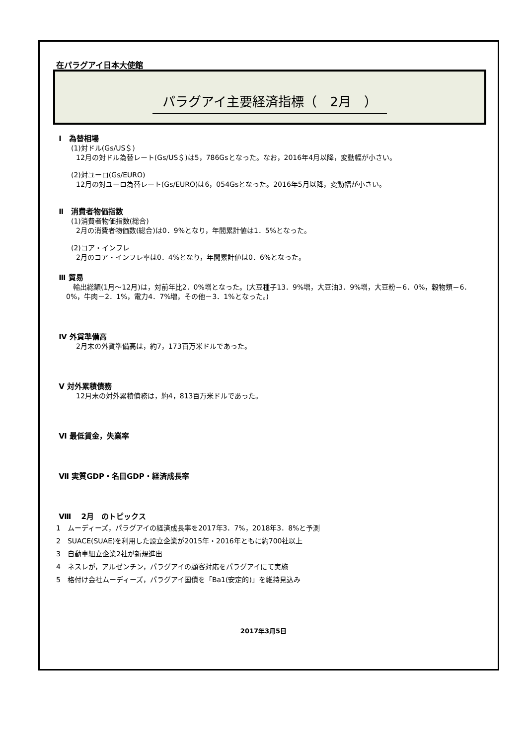在パラグアイ日本大使館
パラグアイ主要経済指標（　2月　）
Ⅰ　為替相場
(1)対ドル(Gs/US＄)
12月の対ドル為替レート(Gs/US＄)は5，786Gsとなった。なお，2016年4月以降，変動幅が小さい。
(2)対ユーロ(Gs/EURO)
12月の対ユーロ為替レート(Gs/EURO)は6，054Gsとなった。2016年5月以降，変動幅が小さい。
Ⅱ　消費者物価指数
(1)消費者物価指数(総合)
2月の消費者物価数(総合)は0．9%となり，年間累計値は1．5%となった。
(2)コア・インフレ
2月のコア・インフレ率は0．4%となり，年間累計値は0．6%となった。
Ⅲ 貿易
　輸出総額(1月～12月)は，対前年比2．0%増となった。(大豆種子13．9%増，大豆油3．9%増，大豆粉－6．0%，穀物類－6．0%，牛肉－2．1%，電力4．7%増，その他－3．1%となった。)
Ⅳ 外貨準備高
2月末の外貨準備高は，約7，173百万米ドルであった。
Ⅴ 対外累積債務
12月末の対外累積債務は，約4，813百万米ドルであった。
Ⅵ 最低賃金，失業率
Ⅶ 実質GDP・名目GDP・経済成長率
Ⅷ　 2月　のトピックス
1　ムーディーズ，パラグアイの経済成長率を2017年3．7%，2018年3．8%と予測
2　SUACE(SUAE)を利用した設立企業が2015年・2016年ともに約700社以上
3　自動車組立企業2社が新規進出
4　ネスレが，アルゼンチン，パラグアイの顧客対応をパラグアイにて実施
5　格付け会社ムーディーズ，パラグアイ国債を「Ba1(安定的)」を維持見込み
2017年3月5日